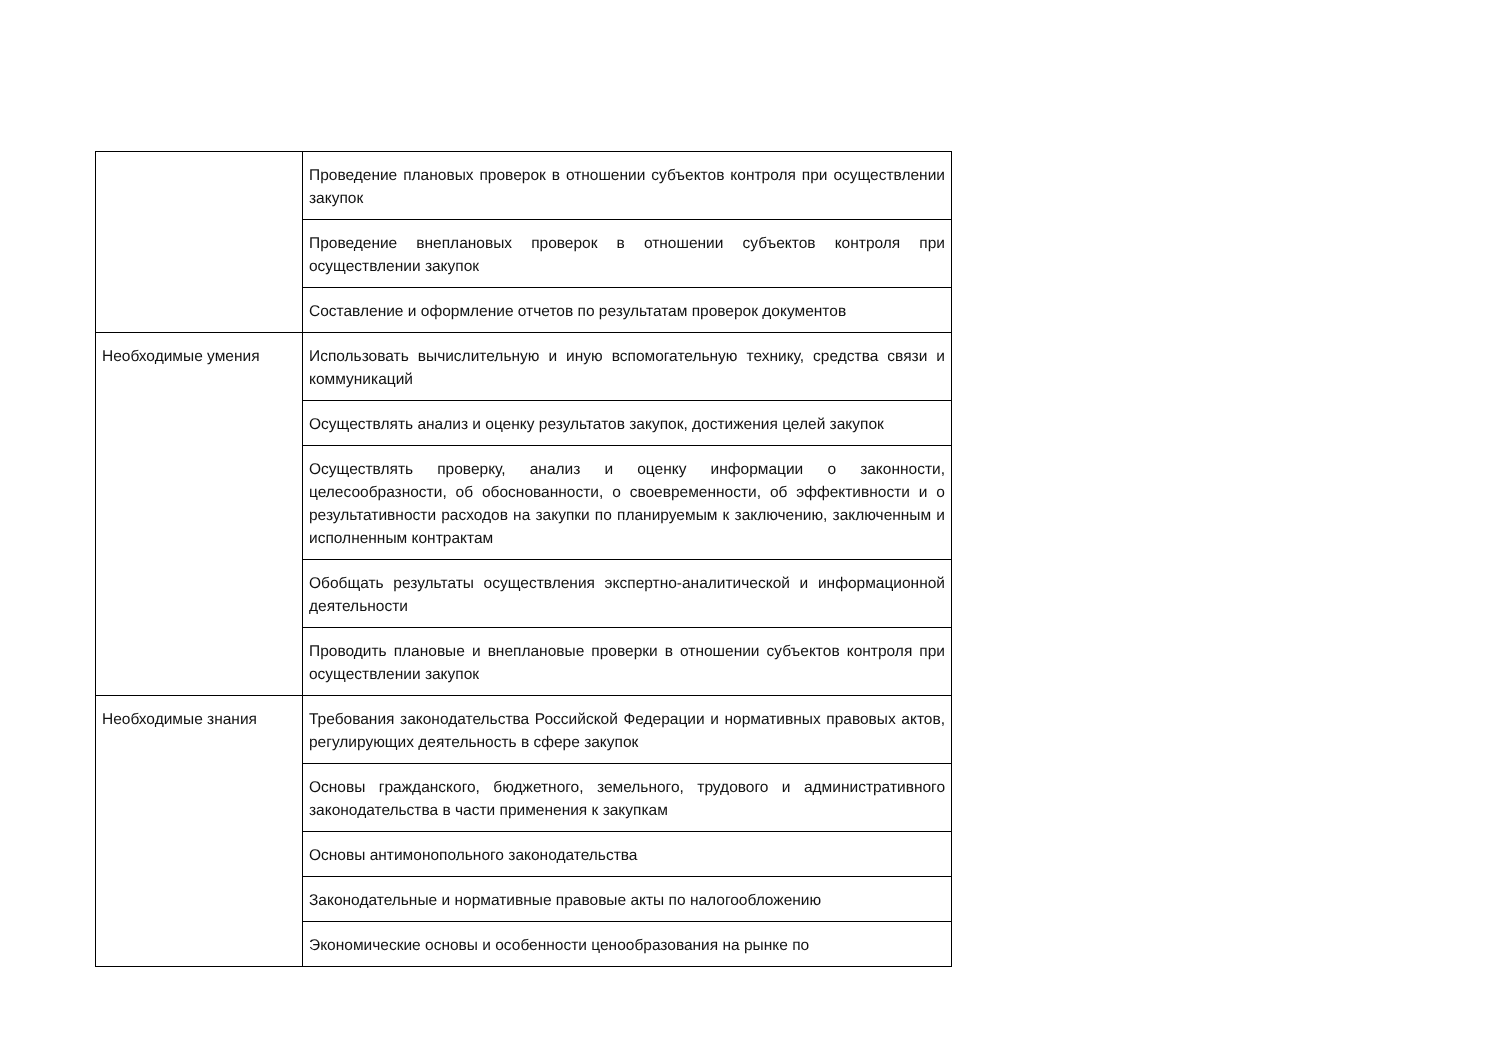| | Проведение плановых проверок в отношении субъектов контроля при осуществлении закупок |
| | Проведение внеплановых проверок в отношении субъектов контроля при осуществлении закупок |
| | Составление и оформление отчетов по результатам проверок документов |
| Необходимые умения | Использовать вычислительную и иную вспомогательную технику, средства связи и коммуникаций |
| | Осуществлять анализ и оценку результатов закупок, достижения целей закупок |
| | Осуществлять проверку, анализ и оценку информации о законности, целесообразности, об обоснованности, о своевременности, об эффективности и о результативности расходов на закупки по планируемым к заключению, заключенным и исполненным контрактам |
| | Обобщать результаты осуществления экспертно-аналитической и информационной деятельности |
| | Проводить плановые и внеплановые проверки в отношении субъектов контроля при осуществлении закупок |
| Необходимые знания | Требования законодательства Российской Федерации и нормативных правовых актов, регулирующих деятельность в сфере закупок |
| | Основы гражданского, бюджетного, земельного, трудового и административного законодательства в части применения к закупкам |
| | Основы антимонопольного законодательства |
| | Законодательные и нормативные правовые акты по налогообложению |
| | Экономические основы и особенности ценообразования на рынке по |